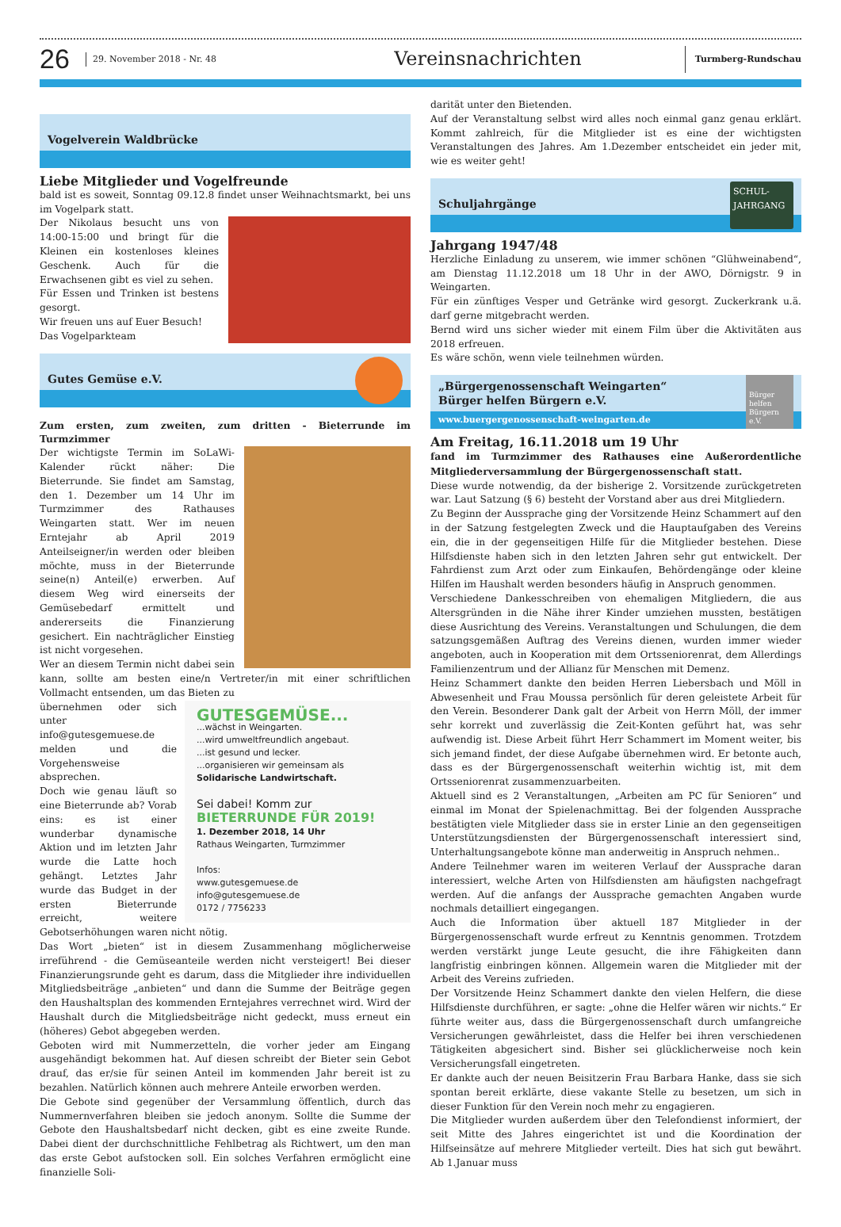26
29. November 2018 - Nr. 48
Vereinsnachrichten
Turmberg-Rundschau
Vogelverein Waldbrücke
Liebe Mitglieder und Vogelfreunde
bald ist es soweit, Sonntag 09.12.8 findet unser Weihnachtsmarkt, bei uns im Vogelpark statt.
Der Nikolaus besucht uns von 14:00-15:00 und bringt für die Kleinen ein kostenloses kleines Geschenk. Auch für die Erwachsenen gibt es viel zu sehen.
Für Essen und Trinken ist bestens gesorgt.
Wir freuen uns auf Euer Besuch!
Das Vogelparkteam
Gutes Gemüse e.V.
Zum ersten, zum zweiten, zum dritten - Bieterrunde im Turmzimmer
Der wichtigste Termin im SoLaWi-Kalender rückt näher: Die Bieterrunde. Sie findet am Samstag, den 1. Dezember um 14 Uhr im Turmzimmer des Rathauses Weingarten statt. Wer im neuen Erntejahr ab April 2019 Anteilseigner/in werden oder bleiben möchte, muss in der Bieterrunde seine(n) Anteil(e) erwerben. Auf diesem Weg wird einerseits der Gemüsebedarf ermittelt und andererseits die Finanzierung gesichert. Ein nachträglicher Einstieg ist nicht vorgesehen.
Wer an diesem Termin nicht dabei sein kann, sollte am besten eine/n Vertreter/in mit einer schriftlichen Vollmacht entsenden, um das Bieten zu
GUTESGEMÜSE...
...wächst in Weingarten.
...wird umweltfreundlich angebaut.
...ist gesund und lecker.
...organisieren wir gemeinsam als
Solidarische Landwirtschaft.
Sei dabei! Komm zur
BIETERRUNDE FÜR 2019!
1. Dezember 2018, 14 Uhr
Rathaus Weingarten, Turmzimmer
Infos:
www.gutesgemuese.de
info@gutesgemuese.de
0172 / 7756233
übernehmen oder sich unter info@gutesgemuese.de melden und die Vorgehensweise absprechen.
Doch wie genau läuft so eine Bieterrunde ab? Vorab eins: es ist einer wunderbar dynamische Aktion und im letzten Jahr wurde die Latte hoch gehängt. Letztes Jahr wurde das Budget in der ersten Bieterrunde erreicht, weitere Gebotserhöhungen waren nicht nötig.
Das Wort „bieten“ ist in diesem Zusammenhang möglicherweise irreführend - die Gemüseanteile werden nicht versteigert! Bei dieser Finanzierungsrunde geht es darum, dass die Mitglieder ihre individuellen Mitgliedsbeiträge „anbieten“ und dann die Summe der Beiträge gegen den Haushaltsplan des kommenden Erntejahres verrechnet wird. Wird der Haushalt durch die Mitgliedsbeiträge nicht gedeckt, muss erneut ein (höheres) Gebot abgegeben werden.
Geboten wird mit Nummerzetteln, die vorher jeder am Eingang ausgehändigt bekommen hat. Auf diesen schreibt der Bieter sein Gebot drauf, das er/sie für seinen Anteil im kommenden Jahr bereit ist zu bezahlen. Natürlich können auch mehrere Anteile erworben werden.
Die Gebote sind gegenüber der Versammlung öffentlich, durch das Nummernverfahren bleiben sie jedoch anonym. Sollte die Summe der Gebote den Haushaltsbedarf nicht decken, gibt es eine zweite Runde. Dabei dient der durchschnittliche Fehlbetrag als Richtwert, um den man das erste Gebot aufstocken soll. Ein solches Verfahren ermöglicht eine finanzielle Soli-
darität unter den Bietenden.
Auf der Veranstaltung selbst wird alles noch einmal ganz genau erklärt. Kommt zahlreich, für die Mitglieder ist es eine der wichtigsten Veranstaltungen des Jahres. Am 1.Dezember entscheidet ein jeder mit, wie es weiter geht!
Schuljahrgänge
SCHUL-
JAHRGANG
Jahrgang 1947/48
Herzliche Einladung zu unserem, wie immer schönen “Glühweinabend“, am Dienstag 11.12.2018 um 18 Uhr in der AWO, Dörnigstr. 9 in Weingarten.
Für ein zünftiges Vesper und Getränke wird gesorgt. Zuckerkrank u.ä. darf gerne mitgebracht werden.
Bernd wird uns sicher wieder mit einem Film über die Aktivitäten aus 2018 erfreuen.
Es wäre schön, wenn viele teilnehmen würden.
„Bürgergenossenschaft Weingarten“
Bürger helfen Bürgern e.V.
www.buergergenossenschaft-weingarten.de
Bürger helfen Bürgern e.V.
Am Freitag, 16.11.2018 um 19 Uhr
fand im Turmzimmer des Rathauses eine Außerordentliche Mitgliederversammlung der Bürgergenossenschaft statt.
Diese wurde notwendig, da der bisherige 2. Vorsitzende zurückgetreten war. Laut Satzung (§ 6) besteht der Vorstand aber aus drei Mitgliedern.
Zu Beginn der Aussprache ging der Vorsitzende Heinz Schammert auf den in der Satzung festgelegten Zweck und die Hauptaufgaben des Vereins ein, die in der gegenseitigen Hilfe für die Mitglieder bestehen. Diese Hilfsdienste haben sich in den letzten Jahren sehr gut entwickelt. Der Fahrdienst zum Arzt oder zum Einkaufen, Behördengänge oder kleine Hilfen im Haushalt werden besonders häufig in Anspruch genommen.
Verschiedene Dankesschreiben von ehemaligen Mitgliedern, die aus Altersgründen in die Nähe ihrer Kinder umziehen mussten, bestätigen diese Ausrichtung des Vereins. Veranstaltungen und Schulungen, die dem satzungsgemäßen Auftrag des Vereins dienen, wurden immer wieder angeboten, auch in Kooperation mit dem Ortsseniorenrat, dem Allerdings Familienzentrum und der Allianz für Menschen mit Demenz.
Heinz Schammert dankte den beiden Herren Liebersbach und Möll in Abwesenheit und Frau Moussa persönlich für deren geleistete Arbeit für den Verein. Besonderer Dank galt der Arbeit von Herrn Möll, der immer sehr korrekt und zuverlässig die Zeit-Konten geführt hat, was sehr aufwendig ist. Diese Arbeit führt Herr Schammert im Moment weiter, bis sich jemand findet, der diese Aufgabe übernehmen wird. Er betonte auch, dass es der Bürgergenossenschaft weiterhin wichtig ist, mit dem Ortsseniorenrat zusammenzuarbeiten.
Aktuell sind es 2 Veranstaltungen, „Arbeiten am PC für Senioren“ und einmal im Monat der Spielenachmittag. Bei der folgenden Aussprache bestätigten viele Mitglieder dass sie in erster Linie an den gegenseitigen Unterstützungsdiensten der Bürgergenossenschaft interessiert sind, Unterhaltungsangebote könne man anderweitig in Anspruch nehmen..
Andere Teilnehmer waren im weiteren Verlauf der Aussprache daran interessiert, welche Arten von Hilfsdiensten am häufigsten nachgefragt werden. Auf die anfangs der Aussprache gemachten Angaben wurde nochmals detailliert eingegangen.
Auch die Information über aktuell 187 Mitglieder in der Bürgergenossenschaft wurde erfreut zu Kenntnis genommen. Trotzdem werden verstärkt junge Leute gesucht, die ihre Fähigkeiten dann langfristig einbringen können. Allgemein waren die Mitglieder mit der Arbeit des Vereins zufrieden.
Der Vorsitzende Heinz Schammert dankte den vielen Helfern, die diese Hilfsdienste durchführen, er sagte: „ohne die Helfer wären wir nichts.“ Er führte weiter aus, dass die Bürgergenossenschaft durch umfangreiche Versicherungen gewährleistet, dass die Helfer bei ihren verschiedenen Tätigkeiten abgesichert sind. Bisher sei glücklicherweise noch kein Versicherungsfall eingetreten.
Er dankte auch der neuen Beisitzerin Frau Barbara Hanke, dass sie sich spontan bereit erklärte, diese vakante Stelle zu besetzen, um sich in dieser Funktion für den Verein noch mehr zu engagieren.
Die Mitglieder wurden außerdem über den Telefondienst informiert, der seit Mitte des Jahres eingerichtet ist und die Koordination der Hilfseinsätze auf mehrere Mitglieder verteilt. Dies hat sich gut bewährt. Ab 1.Januar muss